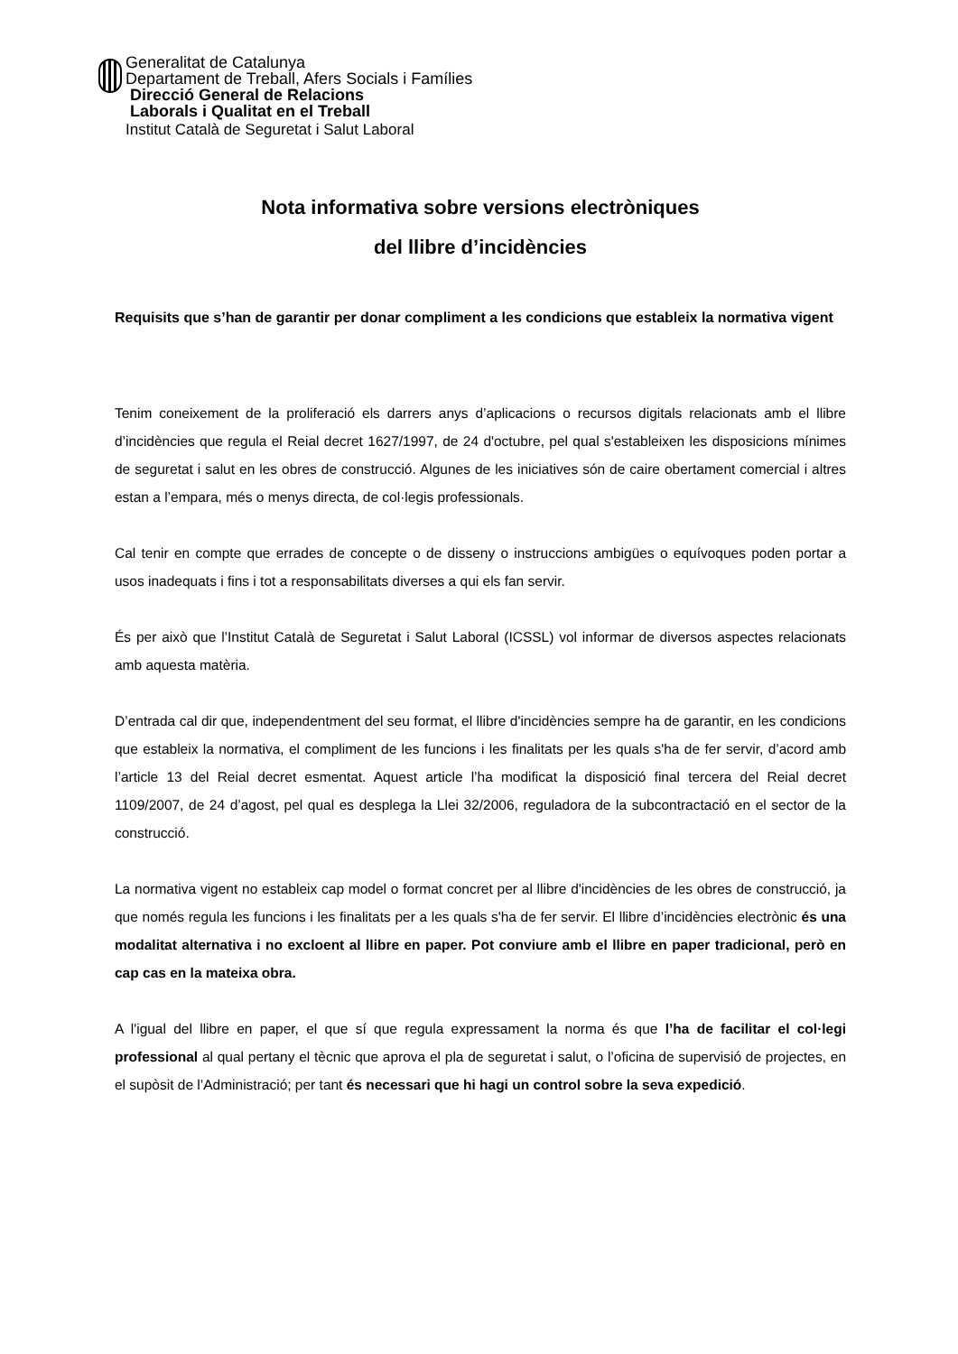Generalitat de Catalunya
Departament de Treball, Afers Socials i Famílies
Direcció General de Relacions
Laborals i Qualitat en el Treball
Institut Català de Seguretat i Salut Laboral
Nota informativa sobre versions electròniques
del llibre d’incidències
Requisits que s’han de garantir per donar compliment a les condicions que estableix la normativa vigent
Tenim coneixement de la proliferació els darrers anys d’aplicacions o recursos digitals relacionats amb el llibre d’incidències que regula el Reial decret 1627/1997, de 24 d'octubre, pel qual s'estableixen les disposicions mínimes de seguretat i salut en les obres de construcció. Algunes de les iniciatives són de caire obertament comercial i altres estan a l’empara, més o menys directa, de col·legis professionals.
Cal tenir en compte que errades de concepte o de disseny o instruccions ambigües o equívoques poden portar a usos inadequats i fins i tot a responsabilitats diverses a qui els fan servir.
És per això que l’Institut Català de Seguretat i Salut Laboral (ICSSL) vol informar de diversos aspectes relacionats amb aquesta matèria.
D’entrada cal dir que, independentment del seu format, el llibre d'incidències sempre ha de garantir, en les condicions que estableix la normativa, el compliment de les funcions i les finalitats per les quals s'ha de fer servir, d’acord amb l’article 13 del Reial decret esmentat. Aquest article l’ha modificat la disposició final tercera del Reial decret 1109/2007, de 24 d’agost, pel qual es desplega la Llei 32/2006, reguladora de la subcontractació en el sector de la construcció.
La normativa vigent no estableix cap model o format concret per al llibre d'incidències de les obres de construcció, ja que només regula les funcions i les finalitats per a les quals s'ha de fer servir. El llibre d’incidències electrònic és una modalitat alternativa i no excloent al llibre en paper. Pot conviure amb el llibre en paper tradicional, però en cap cas en la mateixa obra.
A l'igual del llibre en paper, el que sí que regula expressament la norma és que l’ha de facilitar el col·legi professional al qual pertany el tècnic que aprova el pla de seguretat i salut, o l’oficina de supervisió de projectes, en el supòsit de l’Administració; per tant és necessari que hi hagi un control sobre la seva expedició.